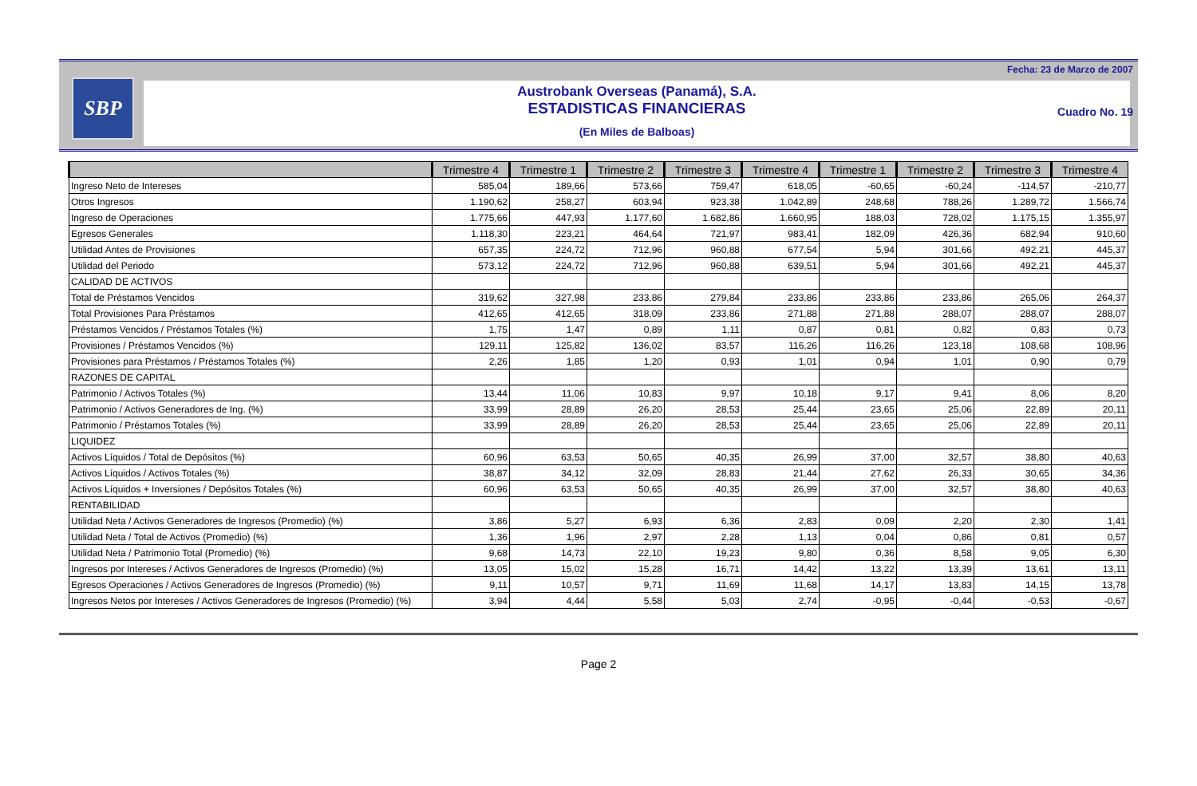SBP
Fecha: 23 de Marzo de 2007
Austrobank Overseas (Panamá), S.A.
ESTADISTICAS FINANCIERAS
(En Miles de Balboas)
Cuadro No. 19
| | Trimestre 4 | Trimestre 1 | Trimestre 2 | Trimestre 3 | Trimestre 4 | Trimestre 1 | Trimestre 2 | Trimestre 3 | Trimestre 4 |
| --- | --- | --- | --- | --- | --- | --- | --- | --- | --- |
| Ingreso Neto de Intereses | 585,04 | 189,66 | 573,66 | 759,47 | 618,05 | -60,65 | -60,24 | -114,57 | -210,77 |
| Otros Ingresos | 1.190,62 | 258,27 | 603,94 | 923,38 | 1.042,89 | 248,68 | 788,26 | 1.289,72 | 1.566,74 |
| Ingreso de Operaciones | 1.775,66 | 447,93 | 1.177,60 | 1.682,86 | 1.660,95 | 188,03 | 728,02 | 1.175,15 | 1.355,97 |
| Egresos Generales | 1.118,30 | 223,21 | 464,64 | 721,97 | 983,41 | 182,09 | 426,36 | 682,94 | 910,60 |
| Utilidad Antes de Provisiones | 657,35 | 224,72 | 712,96 | 960,88 | 677,54 | 5,94 | 301,66 | 492,21 | 445,37 |
| Utilidad del Periodo | 573,12 | 224,72 | 712,96 | 960,88 | 639,51 | 5,94 | 301,66 | 492,21 | 445,37 |
| CALIDAD DE ACTIVOS | | | | | | | | | |
| Total de Préstamos Vencidos | 319,62 | 327,98 | 233,86 | 279,84 | 233,86 | 233,86 | 233,86 | 265,06 | 264,37 |
| Total Provisiones Para Préstamos | 412,65 | 412,65 | 318,09 | 233,86 | 271,88 | 271,88 | 288,07 | 288,07 | 288,07 |
| Préstamos Vencidos / Préstamos Totales (%) | 1,75 | 1,47 | 0,89 | 1,11 | 0,87 | 0,81 | 0,82 | 0,83 | 0,73 |
| Provisiones / Préstamos Vencidos (%) | 129,11 | 125,82 | 136,02 | 83,57 | 116,26 | 116,26 | 123,18 | 108,68 | 108,96 |
| Provisiones para Préstamos / Préstamos Totales (%) | 2,26 | 1,85 | 1,20 | 0,93 | 1,01 | 0,94 | 1,01 | 0,90 | 0,79 |
| RAZONES DE CAPITAL | | | | | | | | | |
| Patrimonio / Activos Totales (%) | 13,44 | 11,06 | 10,83 | 9,97 | 10,18 | 9,17 | 9,41 | 8,06 | 8,20 |
| Patrimonio / Activos Generadores de Ing. (%) | 33,99 | 28,89 | 26,20 | 28,53 | 25,44 | 23,65 | 25,06 | 22,89 | 20,11 |
| Patrimonio / Préstamos Totales (%) | 33,99 | 28,89 | 26,20 | 28,53 | 25,44 | 23,65 | 25,06 | 22,89 | 20,11 |
| LIQUIDEZ | | | | | | | | | |
| Activos Líquidos / Total de Depósitos (%) | 60,96 | 63,53 | 50,65 | 40,35 | 26,99 | 37,00 | 32,57 | 38,80 | 40,63 |
| Activos Líquidos / Activos Totales (%) | 38,87 | 34,12 | 32,09 | 28,83 | 21,44 | 27,62 | 26,33 | 30,65 | 34,36 |
| Activos Líquidos + Inversiones / Depósitos Totales (%) | 60,96 | 63,53 | 50,65 | 40,35 | 26,99 | 37,00 | 32,57 | 38,80 | 40,63 |
| RENTABILIDAD | | | | | | | | | |
| Utilidad Neta / Activos Generadores de Ingresos (Promedio) (%) | 3,86 | 5,27 | 6,93 | 6,36 | 2,83 | 0,09 | 2,20 | 2,30 | 1,41 |
| Utilidad Neta / Total de Activos (Promedio) (%) | 1,36 | 1,96 | 2,97 | 2,28 | 1,13 | 0,04 | 0,86 | 0,81 | 0,57 |
| Utilidad Neta / Patrimonio Total (Promedio) (%) | 9,68 | 14,73 | 22,10 | 19,23 | 9,80 | 0,36 | 8,58 | 9,05 | 6,30 |
| Ingresos por Intereses / Activos Generadores de Ingresos (Promedio) (%) | 13,05 | 15,02 | 15,28 | 16,71 | 14,42 | 13,22 | 13,39 | 13,61 | 13,11 |
| Egresos Operaciones / Activos Generadores de Ingresos (Promedio) (%) | 9,11 | 10,57 | 9,71 | 11,69 | 11,68 | 14,17 | 13,83 | 14,15 | 13,78 |
| Ingresos Netos por Intereses / Activos Generadores de Ingresos (Promedio) (%) | 3,94 | 4,44 | 5,58 | 5,03 | 2,74 | -0,95 | -0,44 | -0,53 | -0,67 |
Page 2